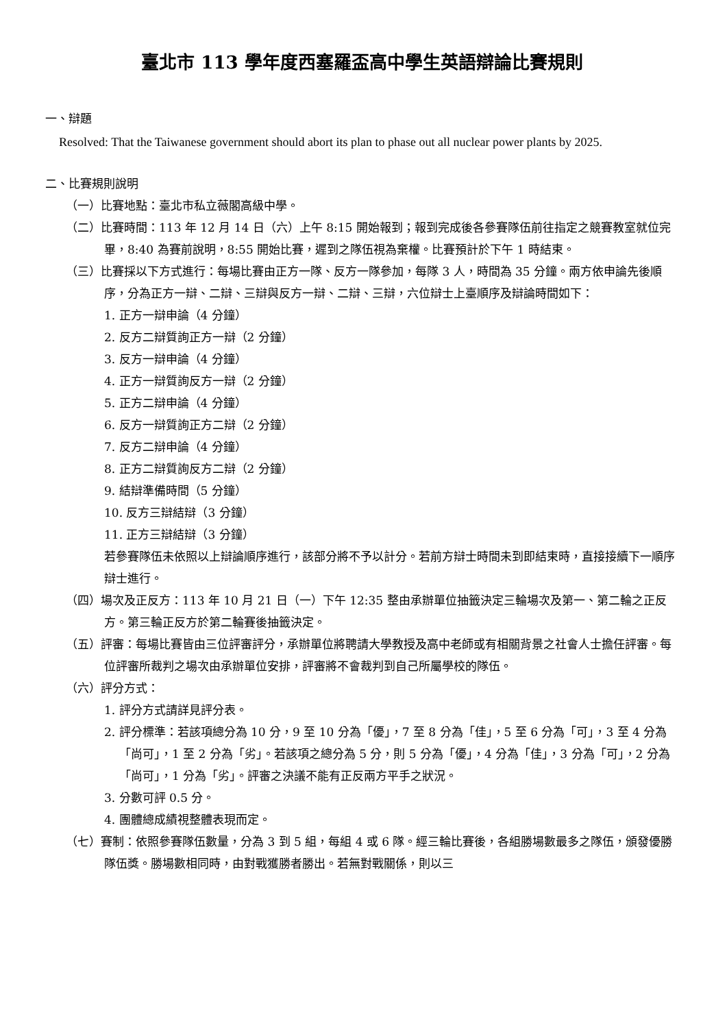臺北市 113 學年度西塞羅盃高中學生英語辯論比賽規則
一、辯題
Resolved: That the Taiwanese government should abort its plan to phase out all nuclear power plants by 2025.
二、比賽規則說明
（一）比賽地點：臺北市私立薇閣高級中學。
（二）比賽時間：113 年 12 月 14 日（六）上午 8:15 開始報到；報到完成後各參賽隊伍前往指定之競賽教室就位完畢，8:40 為賽前說明，8:55 開始比賽，遲到之隊伍視為棄權。比賽預計於下午 1 時結束。
（三）比賽採以下方式進行：每場比賽由正方一隊、反方一隊參加，每隊 3 人，時間為 35 分鐘。兩方依申論先後順序，分為正方一辯、二辯、三辯與反方一辯、二辯、三辯，六位辯士上臺順序及辯論時間如下：
1. 正方一辯申論（4 分鐘）
2. 反方二辯質詢正方一辯（2 分鐘）
3. 反方一辯申論（4 分鐘）
4. 正方一辯質詢反方一辯（2 分鐘）
5. 正方二辯申論（4 分鐘）
6. 反方一辯質詢正方二辯（2 分鐘）
7. 反方二辯申論（4 分鐘）
8. 正方二辯質詢反方二辯（2 分鐘）
9. 結辯準備時間（5 分鐘）
10. 反方三辯結辯（3 分鐘）
11. 正方三辯結辯（3 分鐘）
若參賽隊伍未依照以上辯論順序進行，該部分將不予以計分。若前方辯士時間未到即結束時，直接接續下一順序辯士進行。
（四）場次及正反方：113 年 10 月 21 日（一）下午 12:35 整由承辦單位抽籤決定三輪場次及第一、第二輪之正反方。第三輪正反方於第二輪賽後抽籤決定。
（五）評審：每場比賽皆由三位評審評分，承辦單位將聘請大學教授及高中老師或有相關背景之社會人士擔任評審。每位評審所裁判之場次由承辦單位安排，評審將不會裁判到自己所屬學校的隊伍。
（六）評分方式：
1. 評分方式請詳見評分表。
2. 評分標準：若該項總分為 10 分，9 至 10 分為「優」，7 至 8 分為「佳」，5 至 6 分為「可」，3 至 4 分為「尚可」，1 至 2 分為「劣」。若該項之總分為 5 分，則 5 分為「優」，4 分為「佳」，3 分為「可」，2 分為「尚可」，1 分為「劣」。評審之決議不能有正反兩方平手之狀況。
3. 分數可評 0.5 分。
4. 團體總成績視整體表現而定。
（七）賽制：依照參賽隊伍數量，分為 3 到 5 組，每組 4 或 6 隊。經三輪比賽後，各組勝場數最多之隊伍，頒發優勝隊伍獎。勝場數相同時，由對戰獲勝者勝出。若無對戰關係，則以三